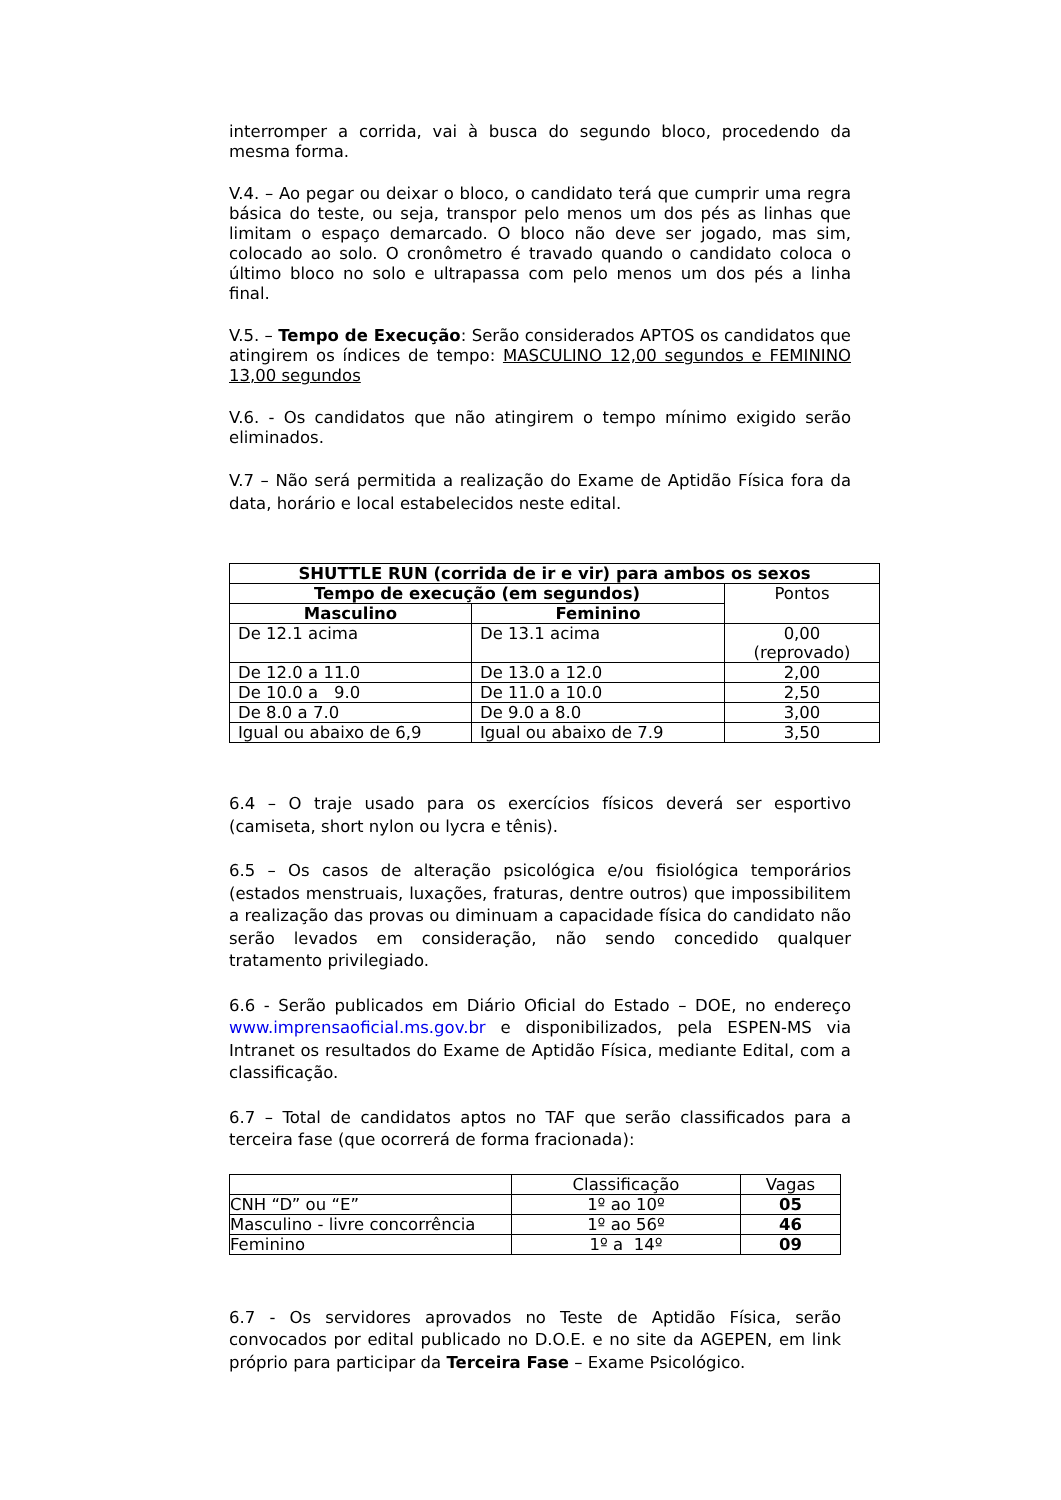interromper a corrida, vai à busca do segundo bloco, procedendo da mesma forma.
V.4. – Ao pegar ou deixar o bloco, o candidato terá que cumprir uma regra básica do teste, ou seja, transpor pelo menos um dos pés as linhas que limitam o espaço demarcado. O bloco não deve ser jogado, mas sim, colocado ao solo. O cronômetro é travado quando o candidato coloca o último bloco no solo e ultrapassa com pelo menos um dos pés a linha final.
V.5. – Tempo de Execução: Serão considerados APTOS os candidatos que atingirem os índices de tempo: MASCULINO 12,00 segundos e FEMININO 13,00 segundos
V.6. - Os candidatos que não atingirem o tempo mínimo exigido serão eliminados.
V.7 – Não será permitida a realização do Exame de Aptidão Física fora da data, horário e local estabelecidos neste edital.
| SHUTTLE RUN (corrida de ir e vir) para ambos os sexos | | |
| --- | --- | --- |
| Tempo de execução (em segundos) | | Pontos |
| Masculino | Feminino | |
| De 12.1 acima | De 13.1 acima | 0,00 (reprovado) |
| De 12.0 a 11.0 | De 13.0 a 12.0 | 2,00 |
| De 10.0 a 9.0 | De 11.0 a 10.0 | 2,50 |
| De 8.0 a 7.0 | De 9.0 a 8.0 | 3,00 |
| Igual ou abaixo de 6,9 | Igual ou abaixo de 7.9 | 3,50 |
6.4 – O traje usado para os exercícios físicos deverá ser esportivo (camiseta, short nylon ou lycra e tênis).
6.5 – Os casos de alteração psicológica e/ou fisiológica temporários (estados menstruais, luxações, fraturas, dentre outros) que impossibilitem a realização das provas ou diminuam a capacidade física do candidato não serão levados em consideração, não sendo concedido qualquer tratamento privilegiado.
6.6 - Serão publicados em Diário Oficial do Estado – DOE, no endereço www.imprensaoficial.ms.gov.br e disponibilizados, pela ESPEN-MS via Intranet os resultados do Exame de Aptidão Física, mediante Edital, com a classificação.
6.7 – Total de candidatos aptos no TAF que serão classificados para a terceira fase (que ocorrerá de forma fracionada):
| | Classificação | Vagas |
| CNH “D” ou “E” | 1º ao 10º | 05 |
| Masculino - livre concorrência | 1º ao 56º | 46 |
| Feminino | 1º a 14º | 09 |
6.7 - Os servidores aprovados no Teste de Aptidão Física, serão convocados por edital publicado no D.O.E. e no site da AGEPEN, em link próprio para participar da Terceira Fase – Exame Psicológico.